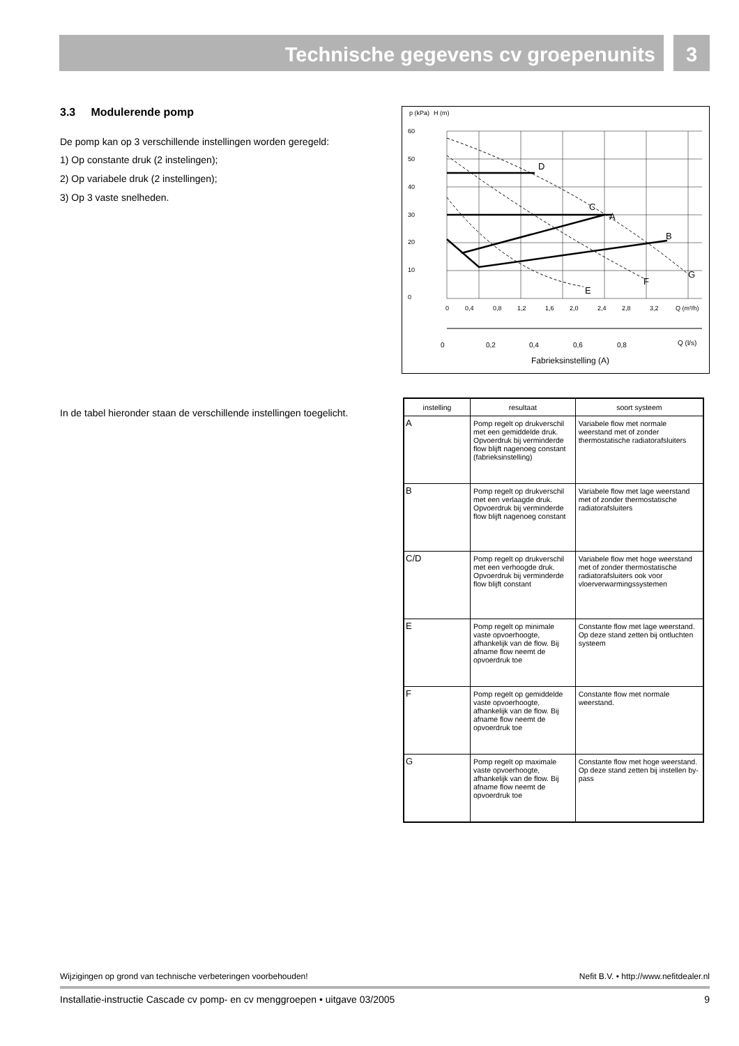Technische gegevens cv groepenunits
3
3.3 Modulerende pomp
De pomp kan op 3 verschillende instellingen worden geregeld:
1) Op constante druk (2 instelingen);
2) Op variabele druk (2 instellingen);
3) Op 3 vaste snelheden.
In de tabel hieronder staan de verschillende instellingen toegelicht.
p (kPa)
H (m)
60
50
40
30
20
10
0
D
C
A
B
G
F
E
0
0,4
0,8
1,2
1,6
2,0
2,4
2,8
3,2
Q (m³/h)
0
0,2
0,4
0,6
0,8
Q (l/s)
Fabrieksinstelling (A)
| instelling | resultaat | soort systeem |
| --- | --- | --- |
| A | Pomp regelt op drukverschil met een gemiddelde druk. Opvoerdruk bij verminderde flow blijft nagenoeg constant (fabrieksinstelling) | Variabele flow met normale weerstand met of zonder thermostatische radiatorafsluiters |
| B | Pomp regelt op drukverschil met een verlaagde druk. Opvoerdruk bij verminderde flow blijft nagenoeg constant | Variabele flow met lage weerstand met of zonder thermostatische radiatorafsluiters |
| C/D | Pomp regelt op drukverschil met een verhoogde druk. Opvoerdruk bij verminderde flow blijft constant | Variabele flow met hoge weerstand met of zonder thermostatische radiatorafsluiters ook voor vloerverwarmingssystemen |
| E | Pomp regelt op minimale vaste opvoerhoogte, afhankelijk van de flow. Bij afname flow neemt de opvoerdruk toe | Constante flow met lage weerstand. Op deze stand zetten bij ontluchten systeem |
| F | Pomp regelt op gemiddelde vaste opvoerhoogte, afhankelijk van de flow. Bij afname flow neemt de opvoerdruk toe | Constante flow met normale weerstand. |
| G | Pomp regelt op maximale vaste opvoerhoogte, afhankelijk van de flow. Bij afname flow neemt de opvoerdruk toe | Constante flow met hoge weerstand. Op deze stand zetten bij instellen by-pass |
Wijzigingen op grond van technische verbeteringen voorbehouden! Nefit B.V. • http://www.nefitdealer.nl
Installatie-instructie Cascade cv pomp- en cv menggroepen • uitgave 03/2005 9